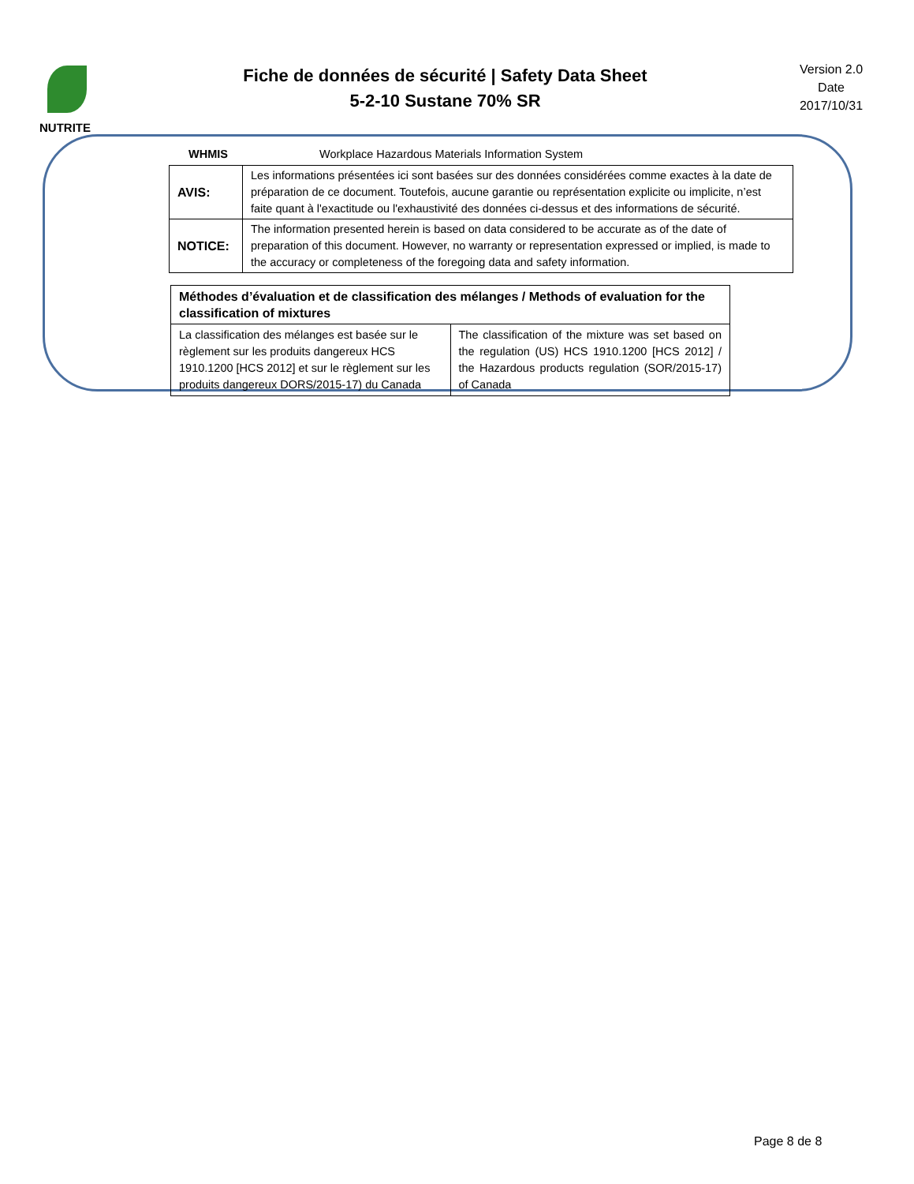NUTRITE
Fiche de données de sécurité | Safety Data Sheet
5-2-10 Sustane 70% SR
Version 2.0
Date
2017/10/31
WHMIS Workplace Hazardous Materials Information System
| AVIS: | Les informations présentées ici sont basées sur des données considérées comme exactes à la date de préparation de ce document. Toutefois, aucune garantie ou représentation explicite ou implicite, n’est faite quant à l'exactitude ou l'exhaustivité des données ci-dessus et des informations de sécurité. |
| NOTICE: | The information presented herein is based on data considered to be accurate as of the date of preparation of this document. However, no warranty or representation expressed or implied, is made to the accuracy or completeness of the foregoing data and safety information. |
| Méthodes d’évaluation et de classification des mélanges / Methods of evaluation for the classification of mixtures | |
| --- | --- |
| La classification des mélanges est basée sur le règlement sur les produits dangereux HCS 1910.1200 [HCS 2012] et sur le règlement sur les produits dangereux DORS/2015-17) du Canada | The classification of the mixture was set based on the regulation (US) HCS 1910.1200 [HCS 2012] / the Hazardous products regulation (SOR/2015-17) of Canada |
Page 8 de 8